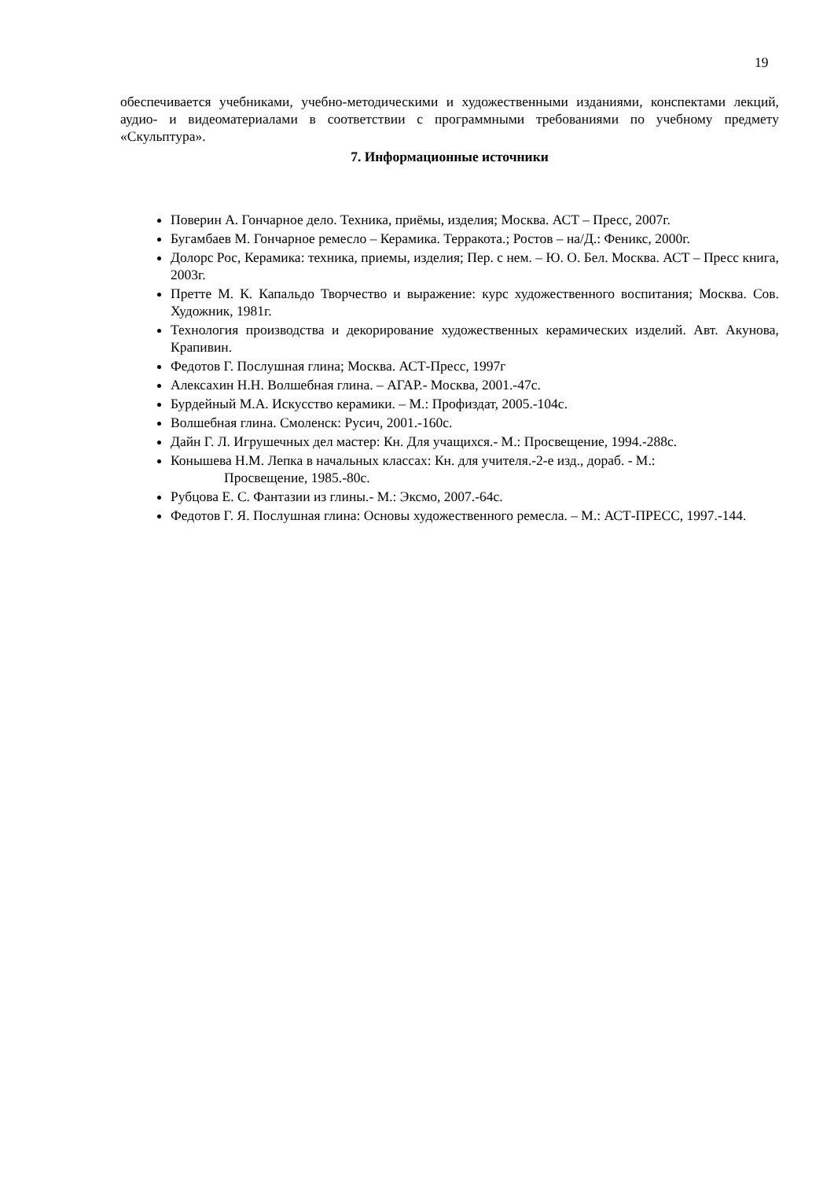19
обеспечивается учебниками, учебно-методическими и художественными изданиями, конспектами лекций, аудио- и видеоматериалами в соответствии с программными требованиями по учебному предмету «Скульптура».
7. Информационные источники
Поверин А. Гончарное дело. Техника, приёмы, изделия; Москва. АСТ – Пресс, 2007г.
Бугамбаев М. Гончарное ремесло – Керамика. Терракота.; Ростов – на/Д.: Феникс, 2000г.
Долорс Рос, Керамика: техника, приемы, изделия; Пер. с нем. – Ю. О. Бел. Москва. АСТ – Пресс книга, 2003г.
Претте М. К. Капальдо Творчество и выражение: курс художественного воспитания; Москва. Сов. Художник, 1981г.
Технология производства и декорирование художественных керамических изделий. Авт. Акунова, Крапивин.
Федотов Г. Послушная глина; Москва. АСТ-Пресс, 1997г
Алексахин Н.Н. Волшебная глина. – АГАР.- Москва, 2001.-47с.
Бурдейный М.А. Искусство керамики. – М.: Профиздат, 2005.-104с.
Волшебная глина. Смоленск: Русич, 2001.-160с.
Дайн Г. Л. Игрушечных дел мастер: Кн. Для учащихся.- М.: Просвещение, 1994.-288с.
Конышева Н.М. Лепка в начальных классах: Кн. для учителя.-2-е изд., дораб. - М.:
Просвещение, 1985.-80с.
Рубцова Е. С. Фантазии из глины.- М.: Эксмо, 2007.-64с.
Федотов Г. Я. Послушная глина: Основы художественного ремесла. – М.: АСТ-ПРЕСС, 1997.-144.